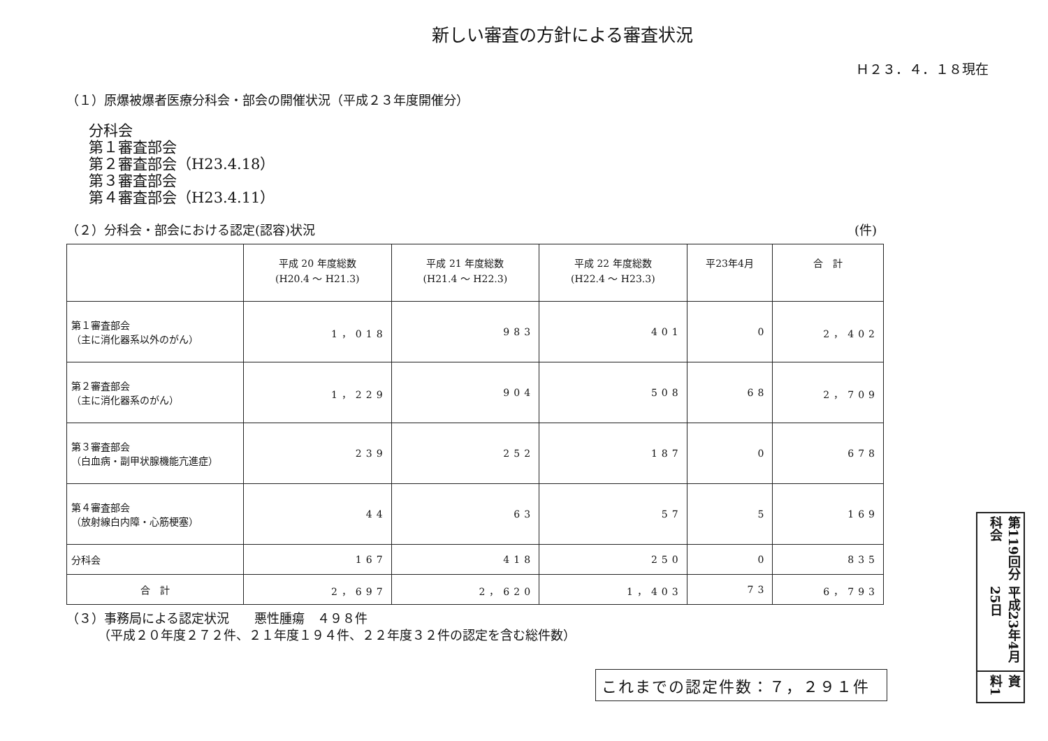新しい審査の方針による審査状況
Ｈ２３．４．１８現在
（１）原爆被爆者医療分科会・部会の開催状況（平成２３年度開催分）
分科会
第１審査部会
第２審査部会（H23.4.18）
第３審査部会
第４審査部会（H23.4.11）
（２）分科会・部会における認定(認容)状況 (件)
| | 平成 20 年度総数 (H20.4 ～ H21.3) | 平成 21 年度総数 (H21.4 ～ H22.3) | 平成 22 年度総数 (H22.4 ～ H23.3) | 平23年4月 | 合 計 |
| --- | --- | --- | --- | --- | --- |
| 第１審査部会 （主に消化器系以外のがん） | 1，018 | 983 | 401 | 0 | 2，402 |
| 第２審査部会 （主に消化器系のがん） | 1，229 | 904 | 508 | 68 | 2，709 |
| 第３審査部会 （白血病・副甲状腺機能亢進症） | 239 | 252 | 187 | 0 | 678 |
| 第４審査部会 （放射線白内障・心筋梗塞） | 44 | 63 | 57 | 5 | 169 |
| 分科会 | 167 | 418 | 250 | 0 | 835 |
| 合 計 | 2，697 | 2，620 | 1，403 | 73 | 6，793 |
（３）事務局による認定状況　　悪性腫瘍　４９８件
　　　（平成２０年度２７２件、２１年度１９４件、２２年度３２件の認定を含む総件数）
これまでの認定件数：７，２９１件
第119回分科会
平成23年4月25日
資料1